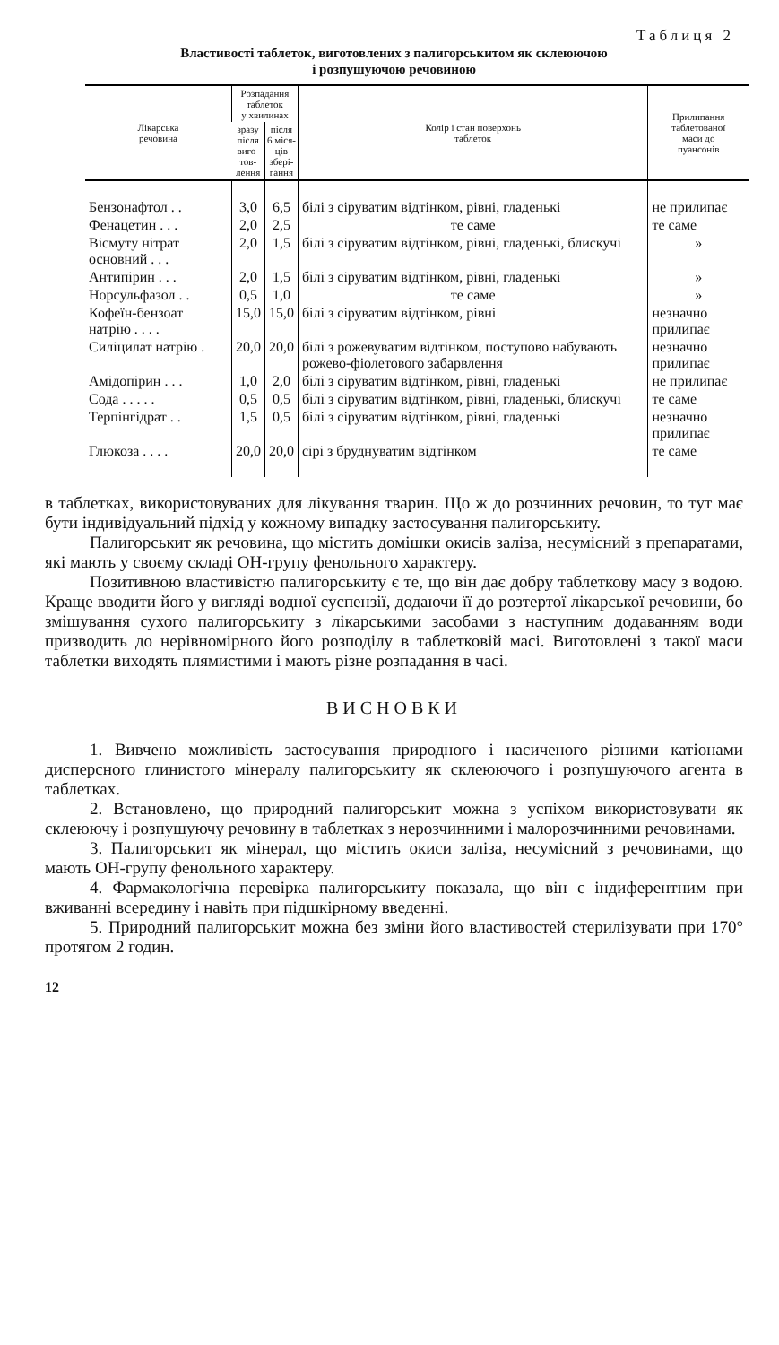Таблиця 2
Властивості таблеток, виготовлених з палигорськитом як склеюючою
і розпушуючою речовиною
| Лікарська речовина | Розпадання таблеток у хвилинах | | Колір і стан поверхонь таблеток | Прилипання таблетованої маси до пуансонів |
| --- | --- | --- | --- | --- |
| | зразу після виго- тов- лення | після 6 міся- ців зберi- гання | | |
| Бензонафтол . . | 3,0 | 6,5 | білі з сіруватим відтінком, рівні, гладенькі | не прилипає |
| Фенацетин . . . | 2,0 | 2,5 | те саме | те саме |
| Вісмуту нітрат основний . . . | 2,0 | 1,5 | білі з сіруватим відтінком, рівні, гладенькі, блискучі | » |
| Антипірин . . . | 2,0 | 1,5 | білі з сіруватим відтінком, рівні, гладенькі | » |
| Норсульфазол . . | 0,5 | 1,0 | те саме | » |
| Кофеїн-бензоат натрію . . . . | 15,0 | 15,0 | білі з сіруватим відтінком, рівні | незначно прилипає |
| Силіцилат натрію . | 20,0 | 20,0 | білі з рожевуватим відтінком, поступово набувають рожево-фіолетового забарвлення | незначно прилипає |
| Амідопірин . . . | 1,0 | 2,0 | білі з сіруватим відтінком, рівні, гладенькі | не прилипає |
| Сода . . . . . | 0,5 | 0,5 | білі з сіруватим відтінком, рівні, гладенькі, блискучі | те саме |
| Терпінгідрат . . | 1,5 | 0,5 | білі з сіруватим відтінком, рівні, гладенькі | незначно прилипає |
| Глюкоза . . . . | 20,0 | 20,0 | сірі з бруднуватим відтінком | те саме |
в таблетках, використовуваних для лікування тварин. Що ж до розчинних речовин, то тут має бути індивідуальний підхід у кожному випадку застосування палигорськиту.
Палигорськит як речовина, що містить домішки окисів заліза, несумісний з препаратами, які мають у своєму складі ОН-групу фенольного характеру.
Позитивною властивістю палигорськиту є те, що він дає добру таблеткову масу з водою. Краще вводити його у вигляді водної суспензії, додаючи її до розтертої лікарської речовини, бо змішування сухого палигорськиту з лікарськими засобами з наступним додаванням води призводить до нерівномірного його розподілу в таблетковій масі. Виготовлені з такої маси таблетки виходять плямистими і мають різне розпадання в часі.
ВИСНОВКИ
1. Вивчено можливість застосування природного і насиченого різними катіонами дисперсного глинистого мінералу палигорськиту як склеюючого і розпушуючого агента в таблетках.
2. Встановлено, що природний палигорськит можна з успіхом використовувати як склеюючу і розпушуючу речовину в таблетках з нерозчинними і малорозчинними речовинами.
3. Палигорськит як мінерал, що містить окиси заліза, несумісний з речовинами, що мають ОН-групу фенольного характеру.
4. Фармакологічна перевірка палигорськиту показала, що він є індиферентним при вживанні всередину і навіть при підшкірному введенні.
5. Природний палигорськит можна без зміни його властивостей стерилізувати при 170° протягом 2 годин.
12